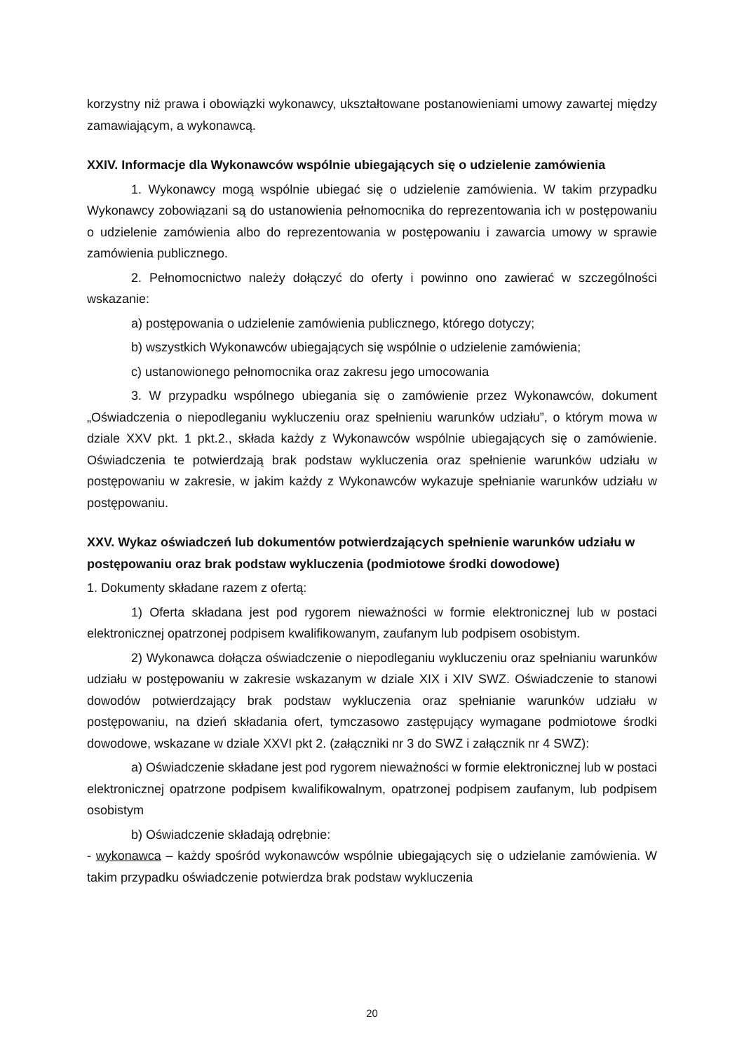korzystny niż prawa i obowiązki wykonawcy, ukształtowane postanowieniami umowy zawartej między zamawiającym, a wykonawcą.
XXIV. Informacje dla Wykonawców wspólnie ubiegających się o udzielenie zamówienia
1. Wykonawcy mogą wspólnie ubiegać się o udzielenie zamówienia. W takim przypadku Wykonawcy zobowiązani są do ustanowienia pełnomocnika do reprezentowania ich w postępowaniu o udzielenie zamówienia albo do reprezentowania w postępowaniu i zawarcia umowy w sprawie zamówienia publicznego.
2. Pełnomocnictwo należy dołączyć do oferty i powinno ono zawierać w szczególności wskazanie:
a) postępowania o udzielenie zamówienia publicznego, którego dotyczy;
b) wszystkich Wykonawców ubiegających się wspólnie o udzielenie zamówienia;
c) ustanowionego pełnomocnika oraz zakresu jego umocowania
3. W przypadku wspólnego ubiegania się o zamówienie przez Wykonawców, dokument „Oświadczenia o niepodleganiu wykluczeniu oraz spełnieniu warunków udziału”, o którym mowa w dziale XXV pkt. 1 pkt.2., składa każdy z Wykonawców wspólnie ubiegających się o zamówienie. Oświadczenia te potwierdzają brak podstaw wykluczenia oraz spełnienie warunków udziału w postępowaniu w zakresie, w jakim każdy z Wykonawców wykazuje spełnianie warunków udziału w postępowaniu.
XXV. Wykaz oświadczeń lub dokumentów potwierdzających spełnienie warunków udziału w postępowaniu oraz brak podstaw wykluczenia (podmiotowe środki dowodowe)
1. Dokumenty składane razem z ofertą:
1) Oferta składana jest pod rygorem nieważności w formie elektronicznej lub w postaci elektronicznej opatrzonej podpisem kwalifikowanym, zaufanym lub podpisem osobistym.
2) Wykonawca dołącza oświadczenie o niepodleganiu wykluczeniu oraz spełnianiu warunków udziału w postępowaniu w zakresie wskazanym w dziale XIX i XIV SWZ. Oświadczenie to stanowi dowodów potwierdzający brak podstaw wykluczenia oraz spełnianie warunków udziału w postępowaniu, na dzień składania ofert, tymczasowo zastępujący wymagane podmiotowe środki dowodowe, wskazane w dziale XXVI pkt 2. (załączniki nr 3 do SWZ i załącznik nr 4 SWZ):
a) Oświadczenie składane jest pod rygorem nieważności w formie elektronicznej lub w postaci elektronicznej opatrzone podpisem kwalifikowalnym, opatrzonej podpisem zaufanym, lub podpisem osobistym
b) Oświadczenie składają odrębnie:
- wykonawca – każdy spośród wykonawców wspólnie ubiegających się o udzielanie zamówienia. W takim przypadku oświadczenie potwierdza brak podstaw wykluczenia
20